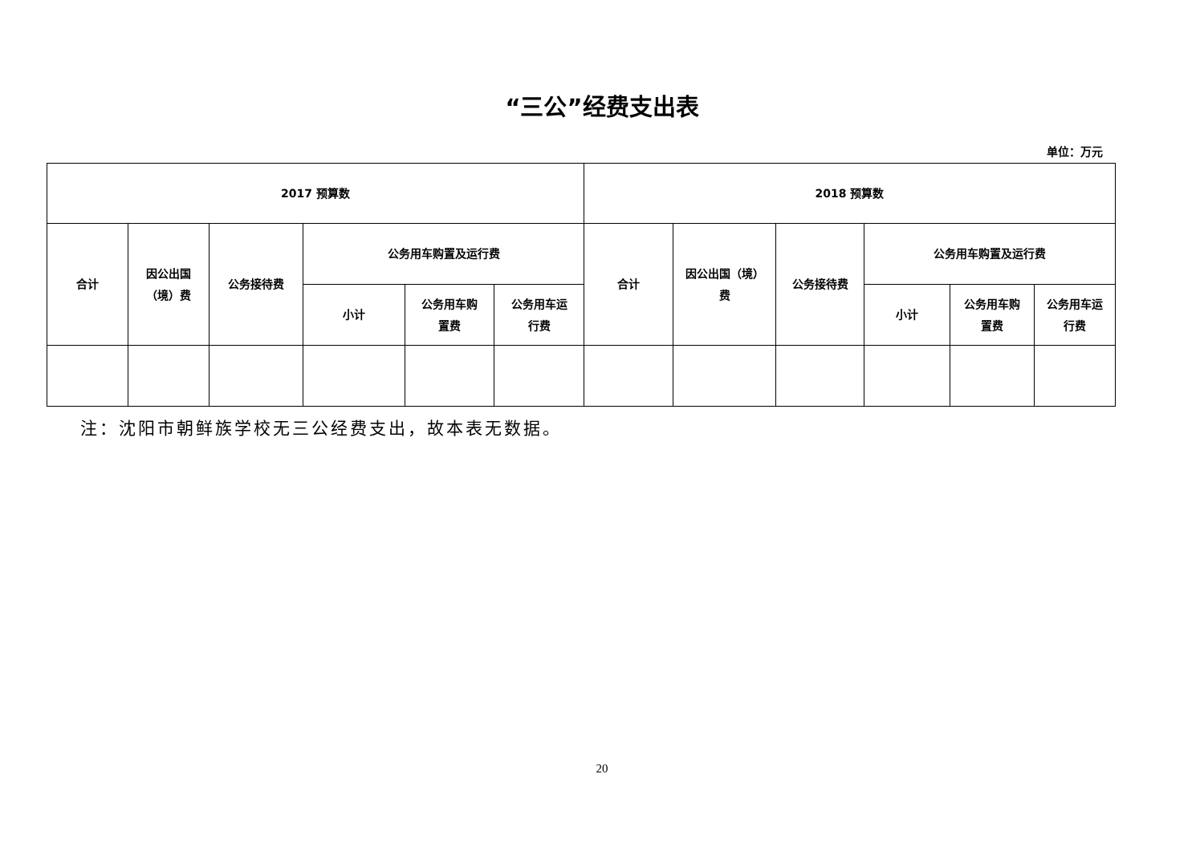“三公”经费支出表
单位：万元
| 2017 预算数 | | | | | | 2018 预算数 | | | | | |
| --- | --- | --- | --- | --- | --- | --- | --- | --- | --- | --- | --- |
| 合计 | 因公出国 （境）费 | 公务接待费 | 公务用车购置及运行费 | | | 合计 | 因公出国（境） 费 | 公务接待费 | 公务用车购置及运行费 | | |
| | | | 小计 | 公务用车购 置费 | 公务用车运 行费 | | | | 小计 | 公务用车购 置费 | 公务用车运 行费 |
注：沈阳市朝鲜族学校无三公经费支出，故本表无数据。
20